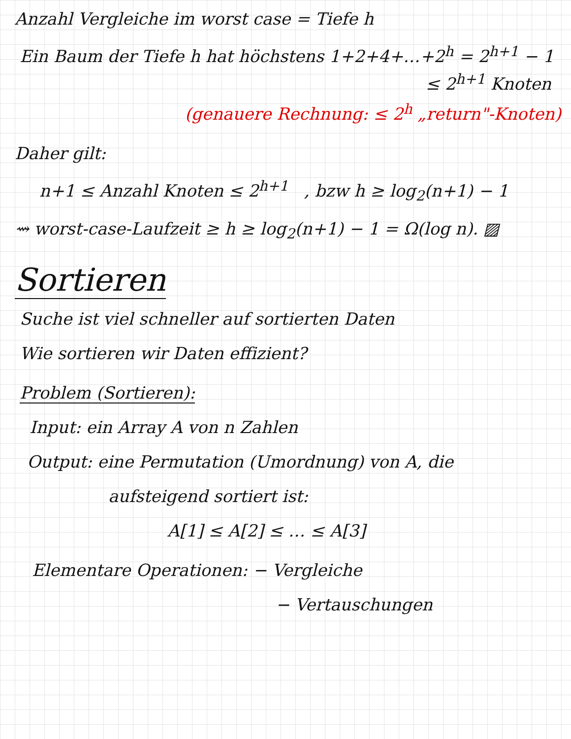Anzahl Vergleiche im worst case = Tiefe h
Ein Baum der Tiefe h hat höchstens 1+2+4+…+2<sup>h</sup> = 2<sup>h+1</sup> − 1
≤ 2<sup>h+1</sup> Knoten
(genauere Rechnung: ≤ 2<sup>h</sup> „return"-Knoten)
Daher gilt:
n+1 ≤ Anzahl Knoten ≤ 2<sup>h+1</sup> , bzw h ≥ log<sub>2</sub>(n+1) − 1
⇝ worst-case-Laufzeit ≥ h ≥ log<sub>2</sub>(n+1) − 1 = Ω(log n). ▨
Sortieren
Suche ist viel schneller auf sortierten Daten
Wie sortieren wir Daten effizient?
Problem (Sortieren):
Input: ein Array A von n Zahlen
Output: eine Permutation (Umordnung) von A, die
aufsteigend sortiert ist:
A[1] ≤ A[2] ≤ … ≤ A[3]
Elementare Operationen: − Vergleiche
− Vertauschungen